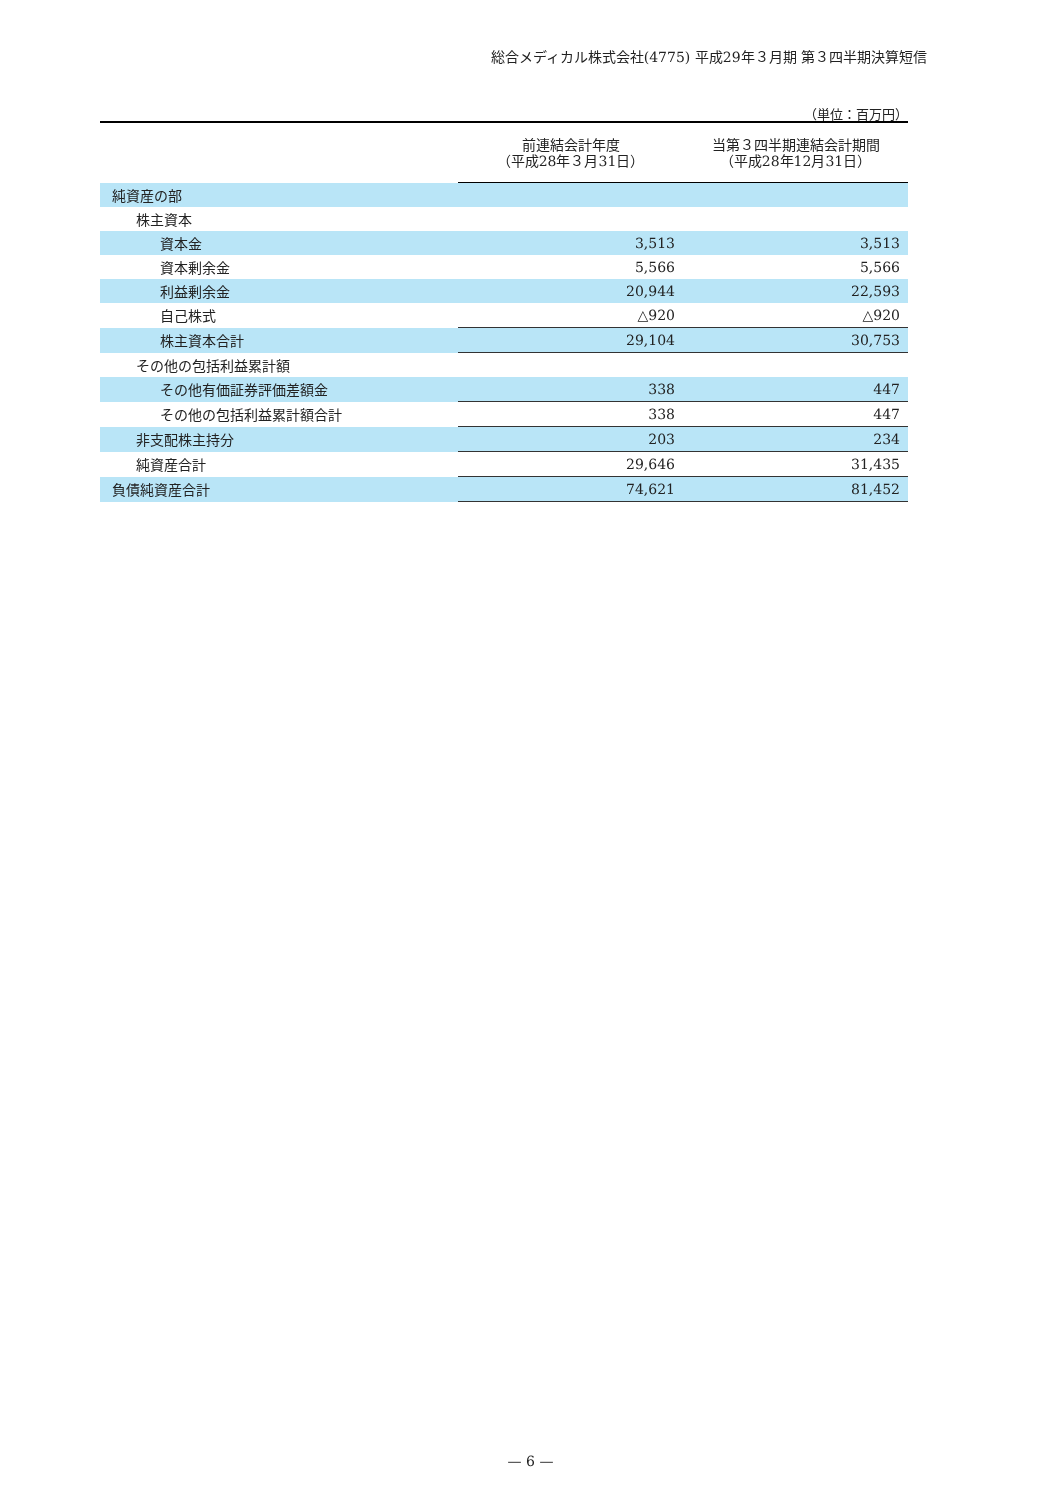総合メディカル株式会社(4775) 平成29年３月期 第３四半期決算短信
（単位：百万円）
| | 前連結会計年度 （平成28年３月31日） | 当第３四半期連結会計期間 （平成28年12月31日） |
| --- | --- | --- |
| 純資産の部 | | |
| 株主資本 | | |
| 資本金 | 3,513 | 3,513 |
| 資本剰余金 | 5,566 | 5,566 |
| 利益剰余金 | 20,944 | 22,593 |
| 自己株式 | △920 | △920 |
| 株主資本合計 | 29,104 | 30,753 |
| その他の包括利益累計額 | | |
| その他有価証券評価差額金 | 338 | 447 |
| その他の包括利益累計額合計 | 338 | 447 |
| 非支配株主持分 | 203 | 234 |
| 純資産合計 | 29,646 | 31,435 |
| 負債純資産合計 | 74,621 | 81,452 |
— 6 —